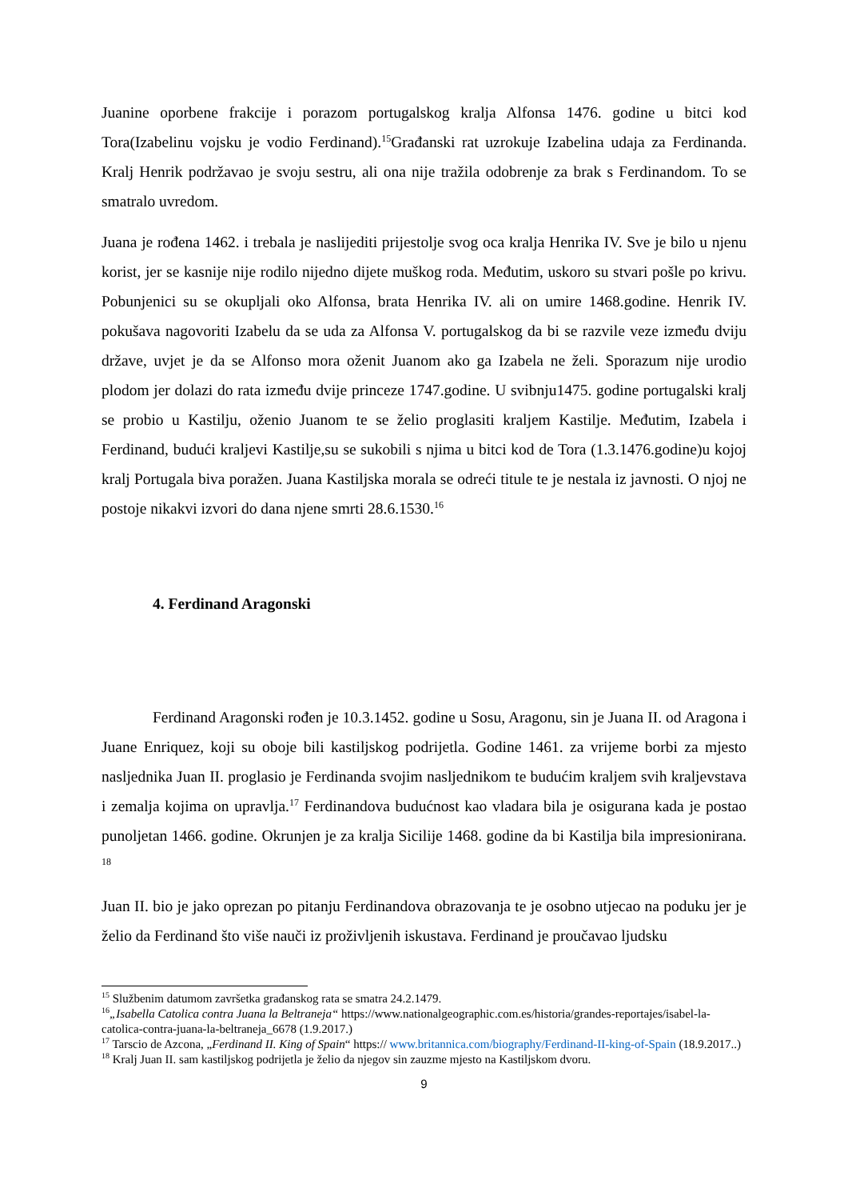Juanine oporbene frakcije i porazom portugalskog kralja Alfonsa 1476. godine u bitci kod Tora(Izabelinu vojsku je vodio Ferdinand).<sup>15</sup>Građanski rat uzrokuje Izabelina udaja za Ferdinanda. Kralj Henrik podržavao je svoju sestru, ali ona nije tražila odobrenje za brak s Ferdinandom. To se smatralo uvredom.
Juana je rođena 1462. i trebala je naslijediti prijestolje svog oca kralja Henrika IV. Sve je bilo u njenu korist, jer se kasnije nije rodilo nijedno dijete muškog roda. Međutim, uskoro su stvari pošle po krivu. Pobunjenici su se okupljali oko Alfonsa, brata Henrika IV. ali on umire 1468.godine. Henrik IV. pokušava nagovoriti Izabelu da se uda za Alfonsa V. portugalskog da bi se razvile veze između dviju države, uvjet je da se Alfonso mora oženit Juanom ako ga Izabela ne želi. Sporazum nije urodio plodom jer dolazi do rata između dvije princeze 1747.godine. U svibnju1475. godine portugalski kralj se probio u Kastilju, oženio Juanom te se želio proglasiti kraljem Kastilje. Međutim, Izabela i Ferdinand, budući kraljevi Kastilje,su se sukobili s njima u bitci kod de Tora (1.3.1476.godine)u kojoj kralj Portugala biva poražen. Juana Kastiljska morala se odreći titule te je nestala iz javnosti. O njoj ne postoje nikakvi izvori do dana njene smrti 28.6.1530.<sup>16</sup>
4. Ferdinand Aragonski
Ferdinand Aragonski rođen je 10.3.1452. godine u Sosu, Aragonu, sin je Juana II. od Aragona i Juane Enriquez, koji su oboje bili kastiljskog podrijetla. Godine 1461. za vrijeme borbi za mjesto nasljednika Juan II. proglasio je Ferdinanda svojim nasljednikom te budućim kraljem svih kraljevstava i zemalja kojima on upravlja.<sup>17</sup> Ferdinandova budućnost kao vladara bila je osigurana kada je postao punoljetan 1466. godine. Okrunjen je za kralja Sicilije 1468. godine da bi Kastilja bila impresionirana. <sup>18</sup>
Juan II. bio je jako oprezan po pitanju Ferdinandova obrazovanja te je osobno utjecao na poduku jer je želio da Ferdinand što više nauči iz proživljenih iskustava. Ferdinand je proučavao ljudsku
<sup>15</sup> Službenim datumom završetka građanskog rata se smatra 24.2.1479.
<sup>16</sup>„Isabella Catolica contra Juana la Beltraneja“ https://www.nationalgeographic.com.es/historia/grandes-reportajes/isabel-la-catolica-contra-juana-la-beltraneja_6678 (1.9.2017.)
<sup>17</sup> Tarscio de Azcona, „Ferdinand II. King of Spain“ https:// www.britannica.com/biography/Ferdinand-II-king-of-Spain (18.9.2017..)
<sup>18</sup> Kralj Juan II. sam kastiljskog podrijetla je želio da njegov sin zauzme mjesto na Kastiljskom dvoru.
9